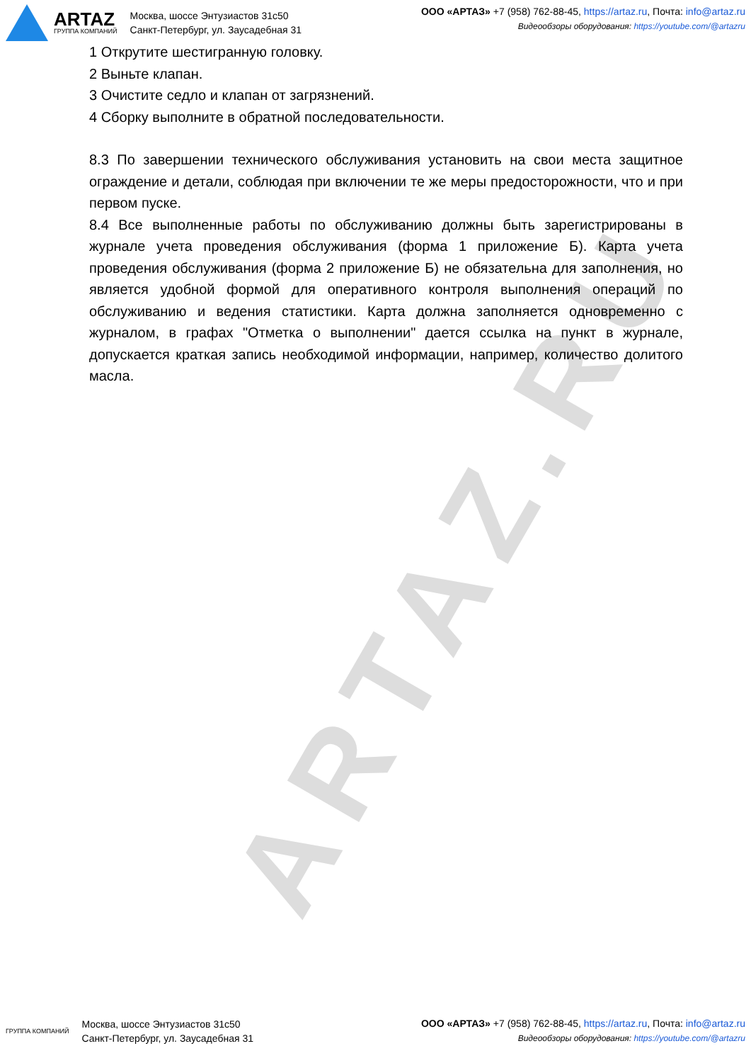ARTAZ.RU
ARTAZ
ГРУППА КОМПАНИЙ
Москва, шоссе Энтузиастов 31с50
Санкт-Петербург, ул. Заусадебная 31
ООО «АРТАЗ» +7 (958) 762-88-45, https://artaz.ru, Почта: info@artaz.ru
Видеообзоры оборудования: https://youtube.com/@artazru
1 Открутите шестигранную головку.
2 Выньте клапан.
3 Очистите седло и клапан от загрязнений.
4 Сборку выполните в обратной последовательности.
8.3 По завершении технического обслуживания установить на свои места защитное ограждение и детали, соблюдая при включении те же меры предосторожности, что и при первом пуске.
8.4 Все выполненные работы по обслуживанию должны быть зарегистрированы в журнале учета проведения обслуживания (форма 1 приложение Б). Карта учета проведения обслуживания (форма 2 приложение Б) не обязательна для заполнения, но является удобной формой для оперативного контроля выполнения операций по обслуживанию и ведения статистики. Карта должна заполняется одновременно с журналом, в графах "Отметка о выполнении" дается ссылка на пункт в журнале, допускается краткая запись необходимой информации, например, количество долитого масла.
ГРУППА КОМПАНИЙ
Москва, шоссе Энтузиастов 31с50
Санкт-Петербург, ул. Заусадебная 31
ООО «АРТАЗ» +7 (958) 762-88-45, https://artaz.ru, Почта: info@artaz.ru
Видеообзоры оборудования: https://youtube.com/@artazru